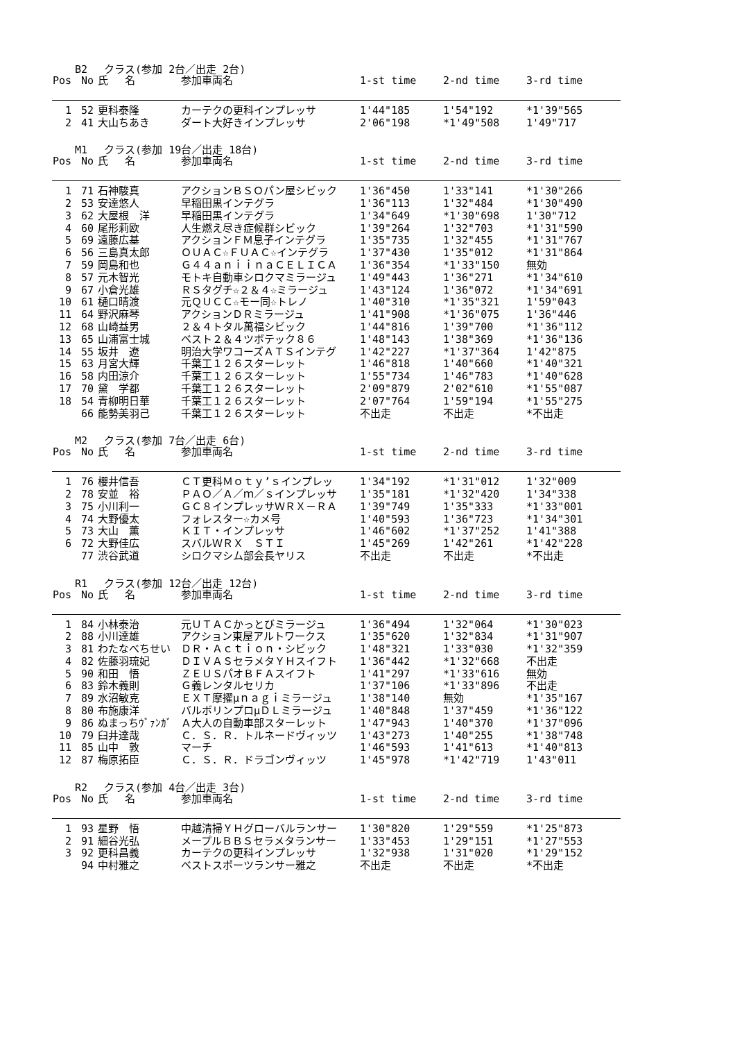B2　 クラス(参加 2台／出走 2台)
| Pos | No | 氏 名 | 参加車両名 | 1-st time | 2-nd time | 3-rd time |
| --- | --- | --- | --- | --- | --- | --- |
| 1 | 52 | 更科泰隆 | カーテクの更科インプレッサ | 1'44"185 | 1'54"192 | *1'39"565 |
| 2 | 41 | 大山ちあき | ダート大好きインプレッサ | 2'06"198 | *1'49"508 | 1'49"717 |
M1　 クラス(参加 19台／出走 18台)
| Pos | No | 氏 名 | 参加車両名 | 1-st time | 2-nd time | 3-rd time |
| --- | --- | --- | --- | --- | --- | --- |
| 1 | 71 | 石神駿真 | アクションＢＳＯパン屋シビック | 1'36"450 | 1'33"141 | *1'30"266 |
| 2 | 53 | 安達悠人 | 早稲田黒インテグラ | 1'36"113 | 1'32"484 | *1'30"490 |
| 3 | 62 | 大屋根 洋 | 早稲田黒インテグラ | 1'34"649 | *1'30"698 | 1'30"712 |
| 4 | 60 | 尾形莉欧 | 人生燃え尽き症候群シビック | 1'39"264 | 1'32"703 | *1'31"590 |
| 5 | 69 | 遠藤広基 | アクションＦＭ息子インテグラ | 1'35"735 | 1'32"455 | *1'31"767 |
| 6 | 56 | 三島真太郎 | ＯＵＡＣ☆ＦＵＡＣ☆インテグラ | 1'37"430 | 1'35"012 | *1'31"864 |
| 7 | 59 | 岡島和也 | Ｇ４４ａｎｉｉｎａＣＥＬＩＣＡ | 1'36"354 | *1'33"150 | 無効 |
| 8 | 57 | 元木智光 | モトキ自動車シロクマミラージュ | 1'49"443 | 1'36"271 | *1'34"610 |
| 9 | 67 | 小倉光雄 | ＲＳタグチ☆２＆４☆ミラージュ | 1'43"124 | 1'36"072 | *1'34"691 |
| 10 | 61 | 樋口晴渡 | 元ＱＵＣＣ☆モー同☆トレノ | 1'40"310 | *1'35"321 | 1'59"043 |
| 11 | 64 | 野沢麻琴 | アクションＤＲミラージュ | 1'41"908 | *1'36"075 | 1'36"446 |
| 12 | 68 | 山崎益男 | ２＆４トタル萬福シビック | 1'44"816 | 1'39"700 | *1'36"112 |
| 13 | 65 | 山浦富士城 | ベスト２＆４ツボテック８６ | 1'48"143 | 1'38"369 | *1'36"136 |
| 14 | 55 | 坂井 遼 | 明治大学ワコーズＡＴＳインテグ | 1'42"227 | *1'37"364 | 1'42"875 |
| 15 | 63 | 月宮大輝 | 千葉工１２６スターレット | 1'46"818 | 1'40"660 | *1'40"321 |
| 16 | 58 | 内田涼介 | 千葉工１２６スターレット | 1'55"734 | 1'46"783 | *1'40"628 |
| 17 | 70 | 黛 学都 | 千葉工１２６スターレット | 2'09"879 | 2'02"610 | *1'55"087 |
| 18 | 54 | 青柳明日華 | 千葉工１２６スターレット | 2'07"764 | 1'59"194 | *1'55"275 |
| | 66 | 能勢美羽己 | 千葉工１２６スターレット | 不出走 | 不出走 | *不出走 |
M2　 クラス(参加 7台／出走 6台)
| Pos | No | 氏 名 | 参加車両名 | 1-st time | 2-nd time | 3-rd time |
| --- | --- | --- | --- | --- | --- | --- |
| 1 | 76 | 櫻井信吾 | ＣＴ更科Ｍｏｔｙ’ｓインプレッ | 1'34"192 | *1'31"012 | 1'32"009 |
| 2 | 78 | 安並 裕 | ＰＡＯ／Ａ／ｍ／ｓインプレッサ | 1'35"181 | *1'32"420 | 1'34"338 |
| 3 | 75 | 小川利一 | ＧＣ８インプレッサＷＲＸ－ＲＡ | 1'39"749 | 1'35"333 | *1'33"001 |
| 4 | 74 | 大野優太 | フォレスター☆カメ号 | 1'40"593 | 1'36"723 | *1'34"301 |
| 5 | 73 | 大山 薫 | ＫＩＴ・インプレッサ | 1'46"602 | *1'37"252 | 1'41"388 |
| 6 | 72 | 大野佳広 | スバルＷＲＸ ＳＴＩ | 1'45"269 | 1'42"261 | *1'42"228 |
| | 77 | 渋谷武道 | シロクマシム部会長ヤリス | 不出走 | 不出走 | *不出走 |
R1　 クラス(参加 12台／出走 12台)
| Pos | No | 氏 名 | 参加車両名 | 1-st time | 2-nd time | 3-rd time |
| --- | --- | --- | --- | --- | --- | --- |
| 1 | 84 | 小林泰治 | 元ＵＴＡＣかっとびミラージュ | 1'36"494 | 1'32"064 | *1'30"023 |
| 2 | 88 | 小川達雄 | アクション東屋アルトワークス | 1'35"620 | 1'32"834 | *1'31"907 |
| 3 | 81 | わたなべちせい | ＤＲ・Ａｃｔｉｏｎ・シビック | 1'48"321 | 1'33"030 | *1'32"359 |
| 4 | 82 | 佐藤羽琉妃 | ＤＩＶＡＳセラメタＹＨスイフト | 1'36"442 | *1'32"668 | 不出走 |
| 5 | 90 | 和田 悟 | ＺＥＵＳパオＢＦＡスイフト | 1'41"297 | *1'33"616 | 無効 |
| 6 | 83 | 鈴木義則 | Ｇ義レンタルセリカ | 1'37"106 | *1'33"896 | 不出走 |
| 7 | 89 | 水沼敏克 | ＥＸＴ摩擢μｎａｇｉミラージュ | 1'38"140 | 無効 | *1'35"167 |
| 8 | 80 | 布施康洋 | バルボリンプロμＤＬミラージュ | 1'40"848 | 1'37"459 | *1'36"122 |
| 9 | 86 | ぬまっちｳﾞｧﾝｶﾞ | Ａ大人の自動車部スターレット | 1'47"943 | 1'40"370 | *1'37"096 |
| 10 | 79 | 臼井達哉 | Ｃ．Ｓ．Ｒ．トルネードヴィッツ | 1'43"273 | 1'40"255 | *1'38"748 |
| 11 | 85 | 山中 敦 | マーチ | 1'46"593 | 1'41"613 | *1'40"813 |
| 12 | 87 | 梅原拓臣 | Ｃ．Ｓ．Ｒ．ドラゴンヴィッツ | 1'45"978 | *1'42"719 | 1'43"011 |
R2　 クラス(参加 4台／出走 3台)
| Pos | No | 氏 名 | 参加車両名 | 1-st time | 2-nd time | 3-rd time |
| --- | --- | --- | --- | --- | --- | --- |
| 1 | 93 | 星野 悟 | 中越清掃ＹＨグローバルランサー | 1'30"820 | 1'29"559 | *1'25"873 |
| 2 | 91 | 細谷光弘 | メープルＢＢＳセラメタランサー | 1'33"453 | 1'29"151 | *1'27"553 |
| 3 | 92 | 更科昌義 | カーテクの更科インプレッサ | 1'32"938 | 1'31"020 | *1'29"152 |
| | 94 | 中村雅之 | ベストスポーツランサー雅之 | 不出走 | 不出走 | *不出走 |